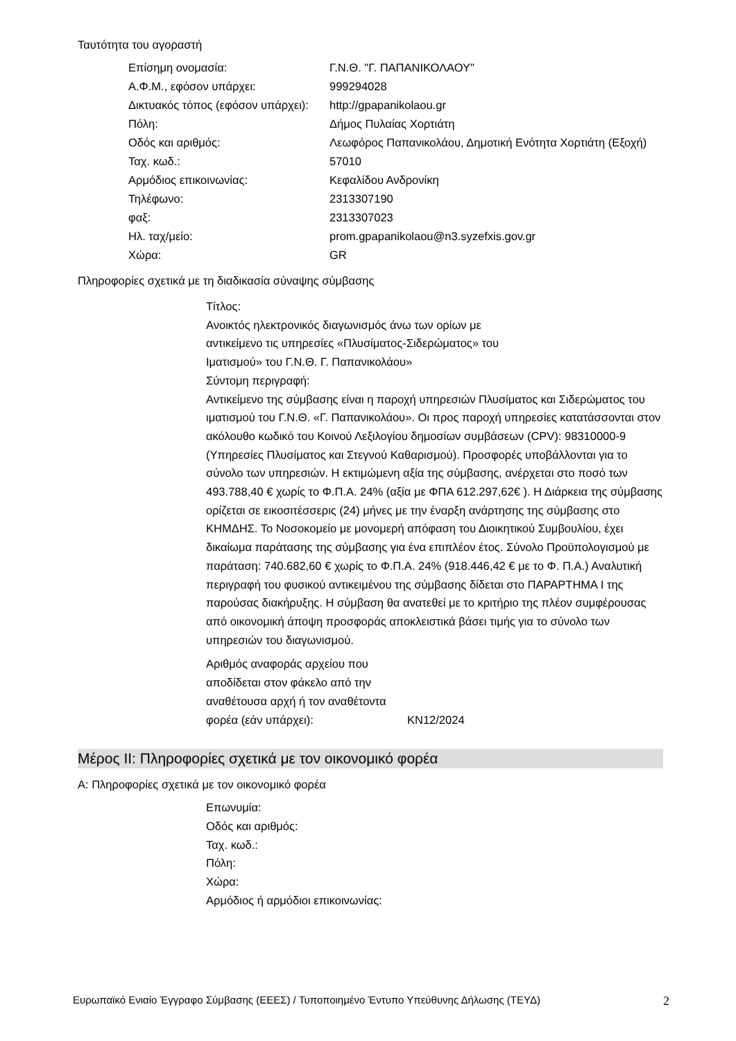Ταυτότητα του αγοραστή
| Επίσημη ονομασία: | Γ.Ν.Θ. "Γ. ΠΑΠΑΝΙΚΟΛΑΟΥ" |
| Α.Φ.Μ., εφόσον υπάρχει: | 999294028 |
| Δικτυακός τόπος (εφόσον υπάρχει): | http://gpapanikolaou.gr |
| Πόλη: | Δήμος Πυλαίας Χορτιάτη |
| Οδός και αριθμός: | Λεωφόρος Παπανικολάου, Δημοτική Ενότητα Χορτιάτη (Εξοχή) |
| Ταχ. κωδ.: | 57010 |
| Αρμόδιος επικοινωνίας: | Κεφαλίδου Ανδρονίκη |
| Τηλέφωνο: | 2313307190 |
| φαξ: | 2313307023 |
| Ηλ. ταχ/μείο: | prom.gpapanikolaou@n3.syzefxis.gov.gr |
| Χώρα: | GR |
Πληροφορίες σχετικά με τη διαδικασία σύναψης σύμβασης
Τίτλος:
Ανοικτός ηλεκτρονικός διαγωνισμός άνω των ορίων με αντικείμενο τις υπηρεσίες «Πλυσίματος-Σιδερώματος» του Ιματισμού» του Γ.Ν.Θ. Γ. Παπανικολάου»
Σύντομη περιγραφή:
Αντικείμενο της σύμβασης είναι η παροχή υπηρεσιών Πλυσίματος και Σιδερώματος του ιματισμού του Γ.Ν.Θ. «Γ. Παπανικολάου». Οι προς παροχή υπηρεσίες κατατάσσονται στον ακόλουθο κωδικό του Κοινού Λεξιλογίου δημοσίων συμβάσεων (CPV): 98310000-9 (Υπηρεσίες Πλυσίματος και Στεγνού Καθαρισμού). Προσφορές υποβάλλονται για το σύνολο των υπηρεσιών. Η εκτιμώμενη αξία της σύμβασης, ανέρχεται στο ποσό των 493.788,40 € χωρίς το Φ.Π.Α. 24% (αξία με ΦΠΑ 612.297,62€ ). Η Διάρκεια της σύμβασης ορίζεται σε εικοσιτέσσερις (24) μήνες με την έναρξη ανάρτησης της σύμβασης στο ΚΗΜΔΗΣ. Το Νοσοκομείο με μονομερή απόφαση του Διοικητικού Συμβουλίου, έχει δικαίωμα παράτασης της σύμβασης για ένα επιπλέον έτος. Σύνολο Προϋπολογισμού με παράταση: 740.682,60 € χωρίς το Φ.Π.Α. 24% (918.446,42 € με το Φ. Π.Α.) Αναλυτική περιγραφή του φυσικού αντικειμένου της σύμβασης δίδεται στο ΠΑΡΑΡΤΗΜΑ Ι της παρούσας διακήρυξης. Η σύμβαση θα ανατεθεί με το κριτήριο της πλέον συμφέρουσας από οικονομική άποψη προσφοράς αποκλειστικά βάσει τιμής για το σύνολο των υπηρεσιών του διαγωνισμού.
| Αριθμός αναφοράς αρχείου που αποδίδεται στον φάκελο από την αναθέτουσα αρχή ή τον αναθέτοντα φορέα (εάν υπάρχει): | KN12/2024 |
Μέρος ΙΙ: Πληροφορίες σχετικά με τον οικονομικό φορέα
Α: Πληροφορίες σχετικά με τον οικονομικό φορέα
Επωνυμία:
Οδός και αριθμός:
Ταχ. κωδ.:
Πόλη:
Χώρα:
Αρμόδιος ή αρμόδιοι επικοινωνίας:
Ευρωπαϊκό Ενιαίο Έγγραφο Σύμβασης (ΕΕΕΣ) / Τυποποιημένο Έντυπο Υπεύθυνης Δήλωσης (ΤΕΥΔ) 2